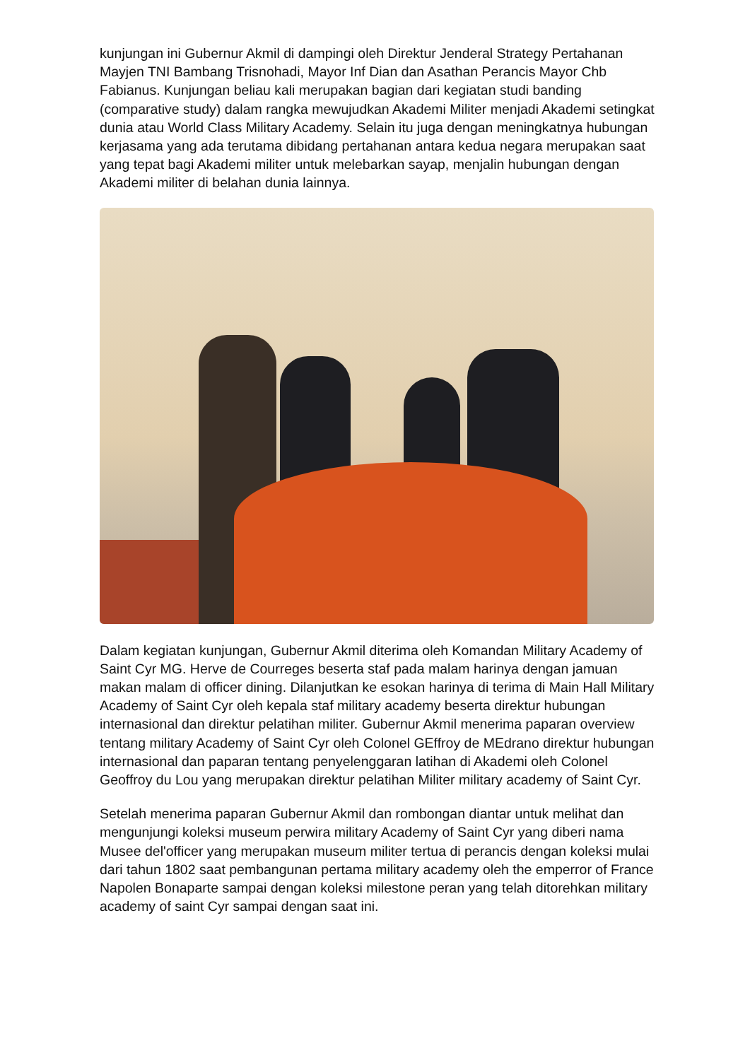kunjungan ini Gubernur Akmil di dampingi oleh Direktur Jenderal Strategy Pertahanan Mayjen TNI Bambang Trisnohadi, Mayor Inf Dian dan Asathan Perancis Mayor Chb Fabianus. Kunjungan beliau kali merupakan bagian dari kegiatan studi banding (comparative study) dalam rangka mewujudkan Akademi Militer menjadi Akademi setingkat dunia atau World Class Military Academy. Selain itu juga dengan meningkatnya hubungan kerjasama yang ada terutama dibidang pertahanan antara kedua negara merupakan saat yang tepat bagi Akademi militer untuk melebarkan sayap, menjalin hubungan dengan Akademi militer di belahan dunia lainnya.
Dalam kegiatan kunjungan, Gubernur Akmil diterima oleh Komandan Military Academy of Saint Cyr MG. Herve de Courreges beserta staf pada malam harinya dengan jamuan makan malam di officer dining. Dilanjutkan ke esokan harinya di terima di Main Hall Military Academy of Saint Cyr oleh kepala staf military academy beserta direktur hubungan internasional dan direktur pelatihan militer. Gubernur Akmil menerima paparan overview tentang military Academy of Saint Cyr oleh Colonel GEffroy de MEdrano direktur hubungan internasional dan paparan tentang penyelenggaran latihan di Akademi oleh Colonel Geoffroy du Lou yang merupakan direktur pelatihan Militer military academy of Saint Cyr.
Setelah menerima paparan Gubernur Akmil dan rombongan diantar untuk melihat dan mengunjungi koleksi museum perwira military Academy of Saint Cyr yang diberi nama Musee del'officer yang merupakan museum militer tertua di perancis dengan koleksi mulai dari tahun 1802 saat pembangunan pertama military academy oleh the emperror of France Napolen Bonaparte sampai dengan koleksi milestone peran yang telah ditorehkan military academy of saint Cyr sampai dengan saat ini.